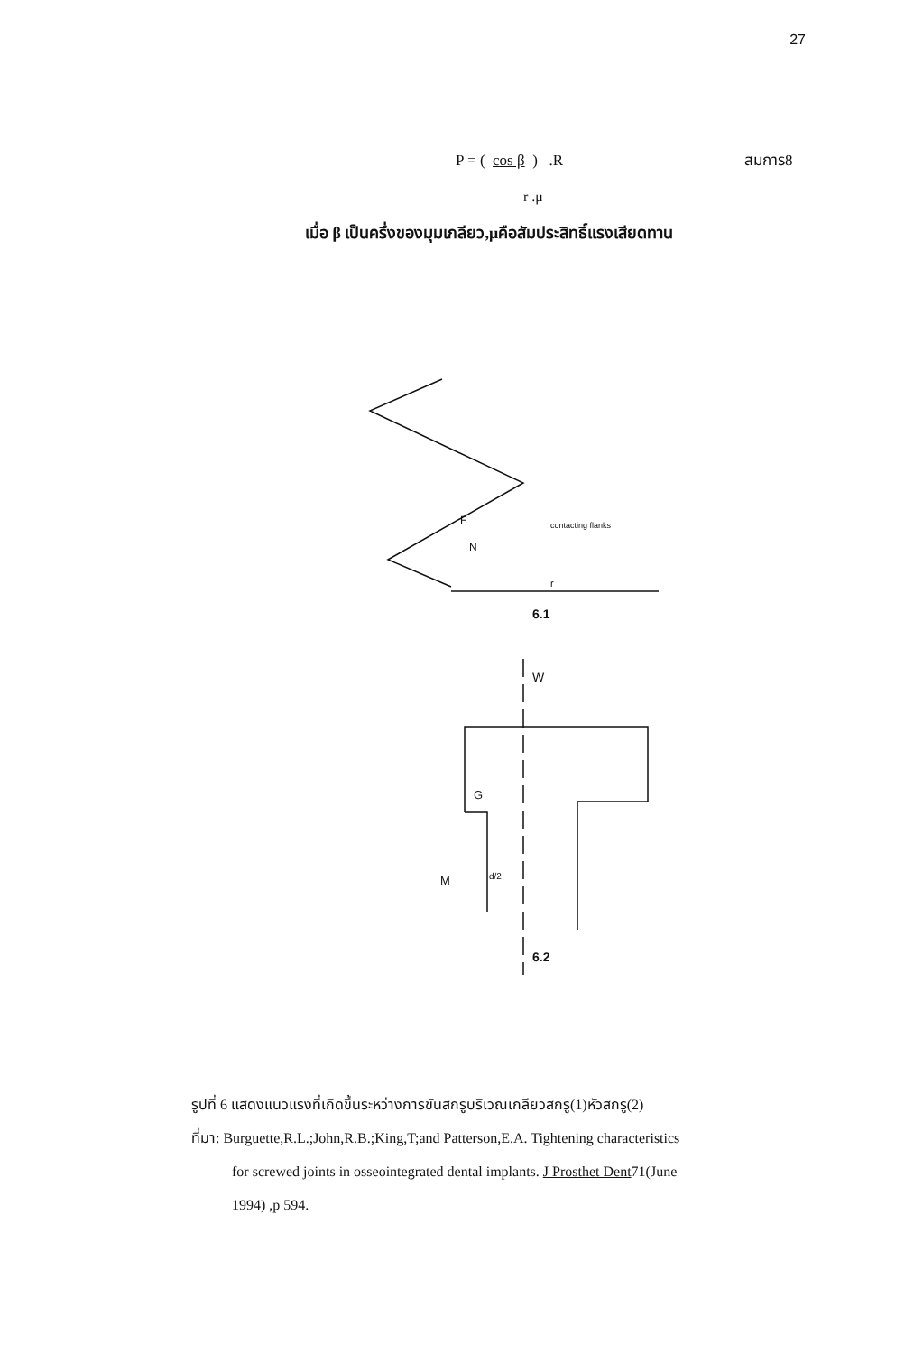27
P = ( cos β ) .R สมการ8
r .μ
เมื่อ β เป็นครึ่งของมุมเกลียว,μคือสัมประสิทธิ์แรงเสียดทาน
F
N
contacting flanks
r
6.1
W
G
M
d/2
6.2
รูปที่ 6 แสดงแนวแรงที่เกิดขึ้นระหว่างการขันสกรูบริเวณเกลียวสกรู(1)หัวสกรู(2)
ที่มา: Burguette,R.L.;John,R.B.;King,T;and Patterson,E.A. Tightening characteristics
for screwed joints in osseointegrated dental implants. J Prosthet Dent71(June
1994) ,p 594.